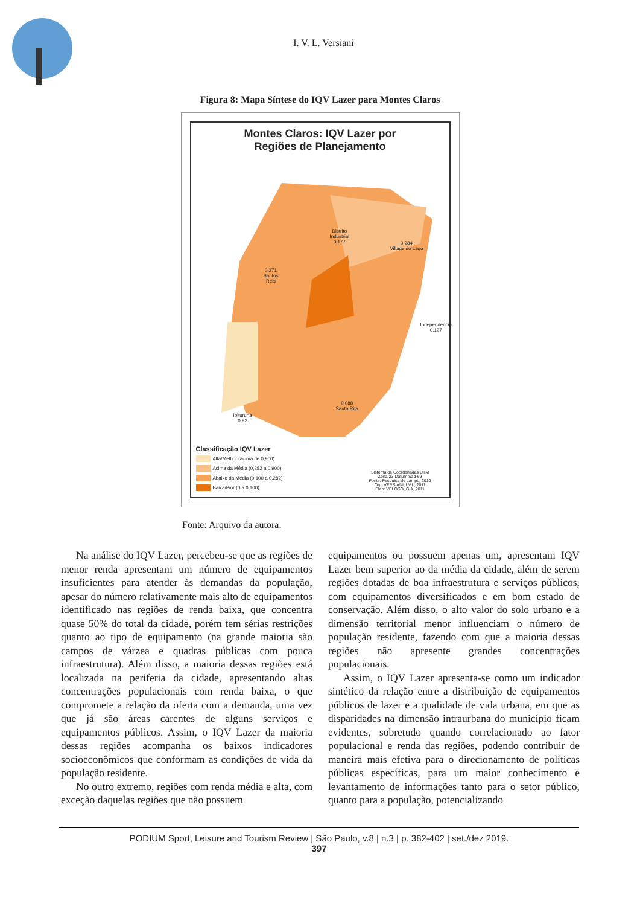I. V. L. Versiani
Figura 8: Mapa Síntese do IQV Lazer para Montes Claros
Montes Claros: IQV Lazer por
Regiões de Planejamento
Distrito
Industrial
0,177 0,284
Village do Lago
0,271
Santos
Reis
Independência
0,127
Ibituruna
0,92
0,088
Santa Rita
Classificação IQV Lazer
Alta/Melhor (acima de 0,900)
Acima da Média (0,282 a 0,900)
Abaixo da Média (0,100 a 0,282)
Baixa/Pior (0 a 0,100)
Sistema de Coordenadas UTM
Zona 23 Datum Sad-69
Fonte: Pesquisa de campo, 2010
Org: VERSIANI, I.V.L, 2011
Elab: VELOSO, G.A, 2011
Fonte: Arquivo da autora.
Na análise do IQV Lazer, percebeu-se que as regiões de menor renda apresentam um número de equipamentos insuficientes para atender às demandas da população, apesar do número relativamente mais alto de equipamentos identificado nas regiões de renda baixa, que concentra quase 50% do total da cidade, porém tem sérias restrições quanto ao tipo de equipamento (na grande maioria são campos de várzea e quadras públicas com pouca infraestrutura). Além disso, a maioria dessas regiões está localizada na periferia da cidade, apresentando altas concentrações populacionais com renda baixa, o que compromete a relação da oferta com a demanda, uma vez que já são áreas carentes de alguns serviços e equipamentos públicos. Assim, o IQV Lazer da maioria dessas regiões acompanha os baixos indicadores socioeconômicos que conformam as condições de vida da população residente.
No outro extremo, regiões com renda média e alta, com exceção daquelas regiões que não possuem
equipamentos ou possuem apenas um, apresentam IQV Lazer bem superior ao da média da cidade, além de serem regiões dotadas de boa infraestrutura e serviços públicos, com equipamentos diversificados e em bom estado de conservação. Além disso, o alto valor do solo urbano e a dimensão territorial menor influenciam o número de população residente, fazendo com que a maioria dessas regiões não apresente grandes concentrações populacionais.
Assim, o IQV Lazer apresenta-se como um indicador sintético da relação entre a distribuição de equipamentos públicos de lazer e a qualidade de vida urbana, em que as disparidades na dimensão intraurbana do município ficam evidentes, sobretudo quando correlacionado ao fator populacional e renda das regiões, podendo contribuir de maneira mais efetiva para o direcionamento de políticas públicas específicas, para um maior conhecimento e levantamento de informações tanto para o setor público, quanto para a população, potencializando
PODIUM Sport, Leisure and Tourism Review | São Paulo, v.8 | n.3 | p. 382-402 | set./dez 2019.
397